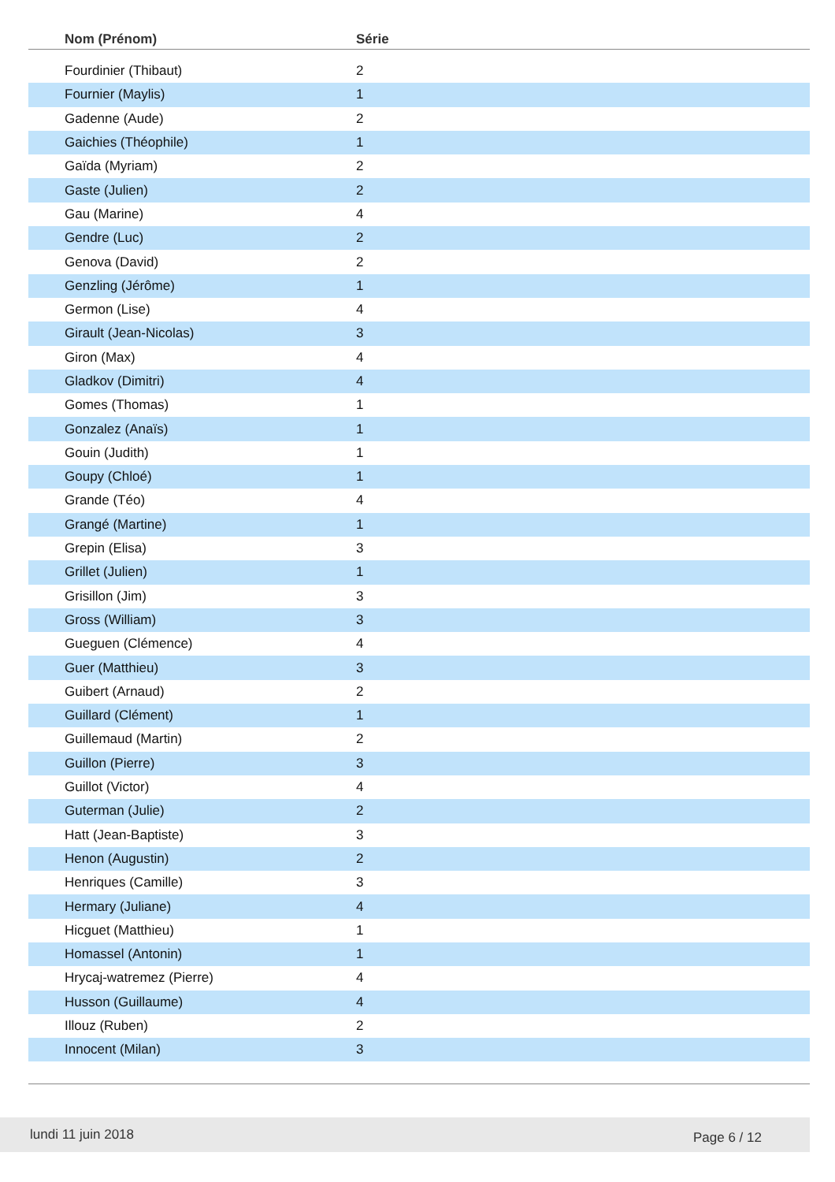| Nom (Prénom) | Série |
| --- | --- |
| Fourdinier (Thibaut) | 2 |
| Fournier (Maylis) | 1 |
| Gadenne (Aude) | 2 |
| Gaichies (Théophile) | 1 |
| Gaïda (Myriam) | 2 |
| Gaste (Julien) | 2 |
| Gau (Marine) | 4 |
| Gendre (Luc) | 2 |
| Genova (David) | 2 |
| Genzling (Jérôme) | 1 |
| Germon (Lise) | 4 |
| Girault (Jean-Nicolas) | 3 |
| Giron (Max) | 4 |
| Gladkov (Dimitri) | 4 |
| Gomes (Thomas) | 1 |
| Gonzalez (Anaïs) | 1 |
| Gouin (Judith) | 1 |
| Goupy (Chloé) | 1 |
| Grande (Téo) | 4 |
| Grangé (Martine) | 1 |
| Grepin (Elisa) | 3 |
| Grillet (Julien) | 1 |
| Grisillon (Jim) | 3 |
| Gross (William) | 3 |
| Gueguen (Clémence) | 4 |
| Guer (Matthieu) | 3 |
| Guibert (Arnaud) | 2 |
| Guillard (Clément) | 1 |
| Guillemaud (Martin) | 2 |
| Guillon (Pierre) | 3 |
| Guillot (Victor) | 4 |
| Guterman (Julie) | 2 |
| Hatt (Jean-Baptiste) | 3 |
| Henon (Augustin) | 2 |
| Henriques (Camille) | 3 |
| Hermary (Juliane) | 4 |
| Hicguet (Matthieu) | 1 |
| Homassel (Antonin) | 1 |
| Hrycaj-watremez (Pierre) | 4 |
| Husson (Guillaume) | 4 |
| Illouz (Ruben) | 2 |
| Innocent (Milan) | 3 |
lundi 11 juin 2018 Page 6 / 12